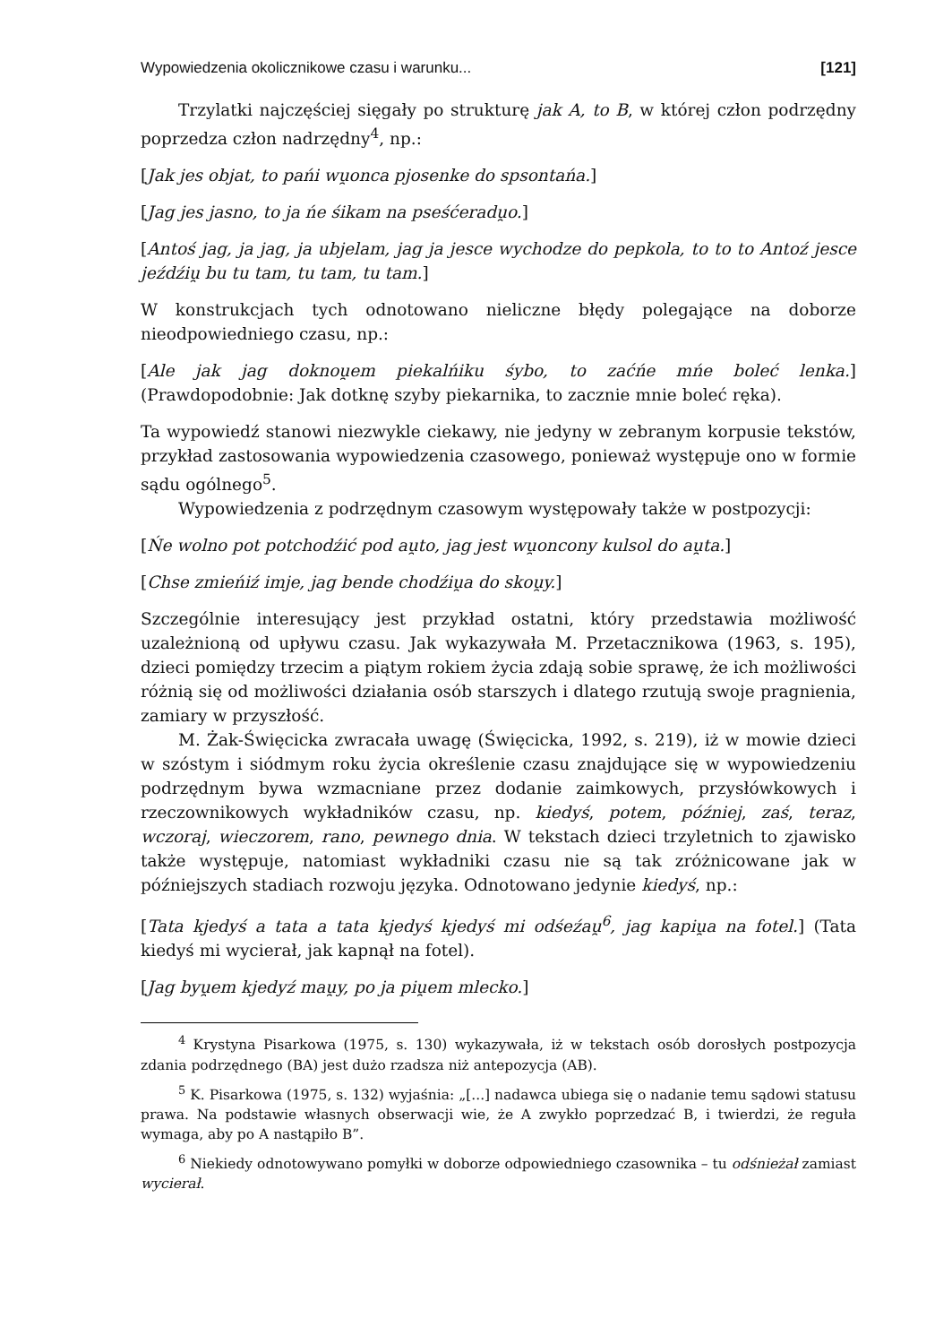Wypowiedzenia okolicznikowe czasu i warunku... [121]
Trzylatki najczęściej sięgały po strukturę jak A, to B, w której człon podrzędny poprzedza człon nadrzędny<sup>4</sup>, np.:
[Jak jes objat, to pańi wu̯onca pjosenke do spsontańa.]
[Jag jes jasno, to ja ńe śikam na pseśćeradu̯o.]
[Antoś jag, ja jag, ja ubjelam, jag ja jesce wychodze do pepkola, to to to Antoź jesce jeźdźiu̯ bu tu tam, tu tam, tu tam.]
W konstrukcjach tych odnotowano nieliczne błędy polegające na doborze nieodpowiedniego czasu, np.:
[Ale jak jag doknou̯em piekalńiku śybo, to zaćńe mńe boleć lenka.] (Prawdopodobnie: Jak dotknę szyby piekarnika, to zacznie mnie boleć ręka).
Ta wypowiedź stanowi niezwykle ciekawy, nie jedyny w zebranym korpusie tekstów, przykład zastosowania wypowiedzenia czasowego, ponieważ występuje ono w formie sądu ogólnego<sup>5</sup>.
Wypowiedzenia z podrzędnym czasowym występowały także w postpozycji:
[Ńe wolno pot potchodźić pod au̯to, jag jest wu̯oncony kulsol do au̯ta.]
[Chse zmieńiź imje, jag bende chodźiu̯a do skou̯y.]
Szczególnie interesujący jest przykład ostatni, który przedstawia możliwość uzależnioną od upływu czasu. Jak wykazywała M. Przetacznikowa (1963, s. 195), dzieci pomiędzy trzecim a piątym rokiem życia zdają sobie sprawę, że ich możliwości różnią się od możliwości działania osób starszych i dlatego rzutują swoje pragnienia, zamiary w przyszłość.
M. Żak-Święcicka zwracała uwagę (Święcicka, 1992, s. 219), iż w mowie dzieci w szóstym i siódmym roku życia określenie czasu znajdujące się w wypowiedzeniu podrzędnym bywa wzmacniane przez dodanie zaimkowych, przysłówkowych i rzeczownikowych wykładników czasu, np. kiedyś, potem, później, zaś, teraz, wczoraj, wieczorem, rano, pewnego dnia. W tekstach dzieci trzyletnich to zjawisko także występuje, natomiast wykładniki czasu nie są tak zróżnicowane jak w późniejszych stadiach rozwoju języka. Odnotowano jedynie kiedyś, np.:
[Tata kjedyś a tata a tata kjedyś kjedyś mi odśeźau̯<sup>6</sup>, jag kapiu̯a na fotel.] (Tata kiedyś mi wycierał, jak kapnął na fotel).
[Jag byu̯em kjedyź mau̯y, po ja piu̯em mlecko.]
<sup>4</sup> Krystyna Pisarkowa (1975, s. 130) wykazywała, iż w tekstach osób dorosłych postpozycja zdania podrzędnego (BA) jest dużo rzadsza niż antepozycja (AB).
<sup>5</sup> K. Pisarkowa (1975, s. 132) wyjaśnia: „[...] nadawca ubiega się o nadanie temu sądowi statusu prawa. Na podstawie własnych obserwacji wie, że A zwykło poprzedzać B, i twierdzi, że reguła wymaga, aby po A nastąpiło B”.
<sup>6</sup> Niekiedy odnotowywano pomyłki w doborze odpowiedniego czasownika – tu odśnieżał zamiast wycierał.